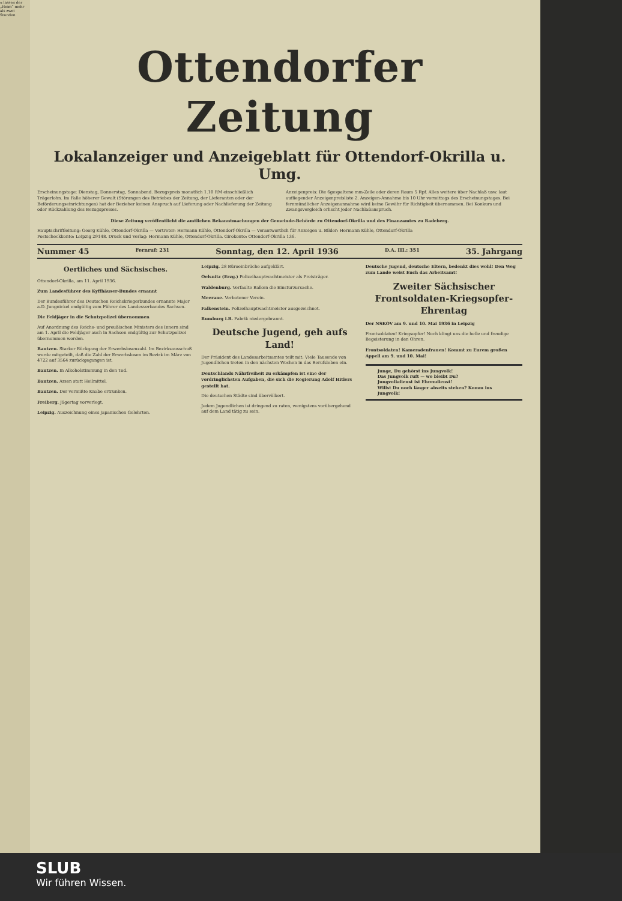u lassen der „Heim“ mehr als zwei Stunden
Ottendorfer Zeitung
Lokalanzeiger und Anzeigeblatt für Ottendorf-Okrilla u. Umg.
Erscheinungstage: Dienstag, Donnerstag, Sonnabend. Bezugspreis monatlich 1.10 RM einschließlich Trägerlohn. Im Falle höherer Gewalt (Störungen des Betriebes der Zeitung, der Lieferanten oder der Beförderungseinrichtungen) hat der Bezieher keinen Anspruch auf Lieferung oder Nachlieferung der Zeitung oder Rückzahlung des Bezugspreises.
Anzeigenpreis: Die 6gespaltene mm-Zeile oder deren Raum 5 Rpf. Alles weitere über Nachlaß usw. laut aufliegender Anzeigenpreisliste 2. Anzeigen-Annahme bis 10 Uhr vormittags des Erscheinungstages. Bei fernmündlicher Anzeigenannahme wird keine Gewähr für Richtigkeit übernommen. Bei Konkurs und Zwangsvergleich erlischt jeder Nachlaßanspruch.
Diese Zeitung veröffentlicht die amtlichen Bekanntmachungen der Gemeinde-Behörde zu Ottendorf-Okrilla und des Finanzamtes zu Radeberg.
Hauptschriftleitung: Georg Kühle, Ottendorf-Okrilla — Vertreter: Hermann Kühle, Ottendorf-Okrilla — Verantwortlich für Anzeigen u. Bilder: Hermann Kühle, Ottendorf-Okrilla
Postscheckkonto: Leipzig 29148. Druck und Verlag: Hermann Kühle, Ottendorf-Okrilla. Girokonto: Ottendorf-Okrilla 136.
Nummer 45 Fernruf: 231 Sonntag, den 12. April 1936 D.A. III.: 351 35. Jahrgang
Oertliches und Sächsisches.
Ottendorf-Okrilla, am 11. April 1936.
Zum Landesführer des Kyffhäuser-Bundes ernannt
Der Bundesführer des Deutschen Reichskriegerbundes ernannte Major a.D. Jungnickel endgültig zum Führer des Landesverbandes Sachsen.
Die Feldjäger in die Schutzpolizei übernommen
Auf Anordnung des Reichs- und preußischen Ministers des Innern sind am 1. April die Feldjäger auch in Sachsen endgültig zur Schutzpolizei übernommen worden.
Bautzen. Starker Rückgang der Erwerbslosenzahl. Im Bezirksausschuß wurde mitgeteilt, daß die Zahl der Erwerbslosen im Bezirk im März von 4722 auf 3564 zurückgegangen ist.
Bautzen. In Alkoholstimmung in den Tod.
Bautzen. Arsen statt Heilmittel.
Bautzen. Der vermißte Knabe ertrunken.
Freiberg. Jägertag vorverlegt.
Leipzig. Auszeichnung eines japanischen Gelehrten.
Leipzig. 28 Büroeinbrüche aufgeklärt.
Oelsnitz (Erzg.) Polizeihauptwachtmeister als Preisträger.
Waldenburg. Verfaulte Balken die Einsturzursache.
Meerane. Verbotener Verein.
Falkenstein. Polizeihauptwachtmeister ausgezeichnet.
Rumburg i.B. Fabrik niedergebrannt.
Deutsche Jugend, geh aufs Land!
Der Präsident des Landesarbeitsamtes teilt mit: Viele Tausende von Jugendlichen treten in den nächsten Wochen in das Berufsleben ein.
Deutschlands Nährfreiheit zu erkämpfen ist eine der vordringlichsten Aufgaben, die sich die Regierung Adolf Hitlers gestellt hat.
Die deutschen Städte sind übervölkert.
Jedem Jugendlichen ist dringend zu raten, wenigstens vorübergehend auf dem Land tätig zu sein.
Deutsche Jugend, deutsche Eltern, bedenkt dies wohl! Den Weg zum Lande weist Euch das Arbeitsamt!
Zweiter Sächsischer Frontsoldaten-Kriegsopfer-Ehrentag
Der NSKOV am 9. und 10. Mai 1936 in Leipzig
Frontsoldaten! Kriegsopfer! Noch klingt uns die helle und freudige Begeisterung in den Ohren.
Frontsoldaten! Kameradenfrauen! Kommt zu Eurem großen Appell am 9. und 10. Mai!
Junge, Du gehörst ins Jungvolk!
Das Jungvolk ruft — wo bleibt Du?
Jungvolkdienst ist Ehrendienst!
Willst Du noch länger abseits stehen? Komm ins Jungvolk!
SLUB
Wir führen Wissen.